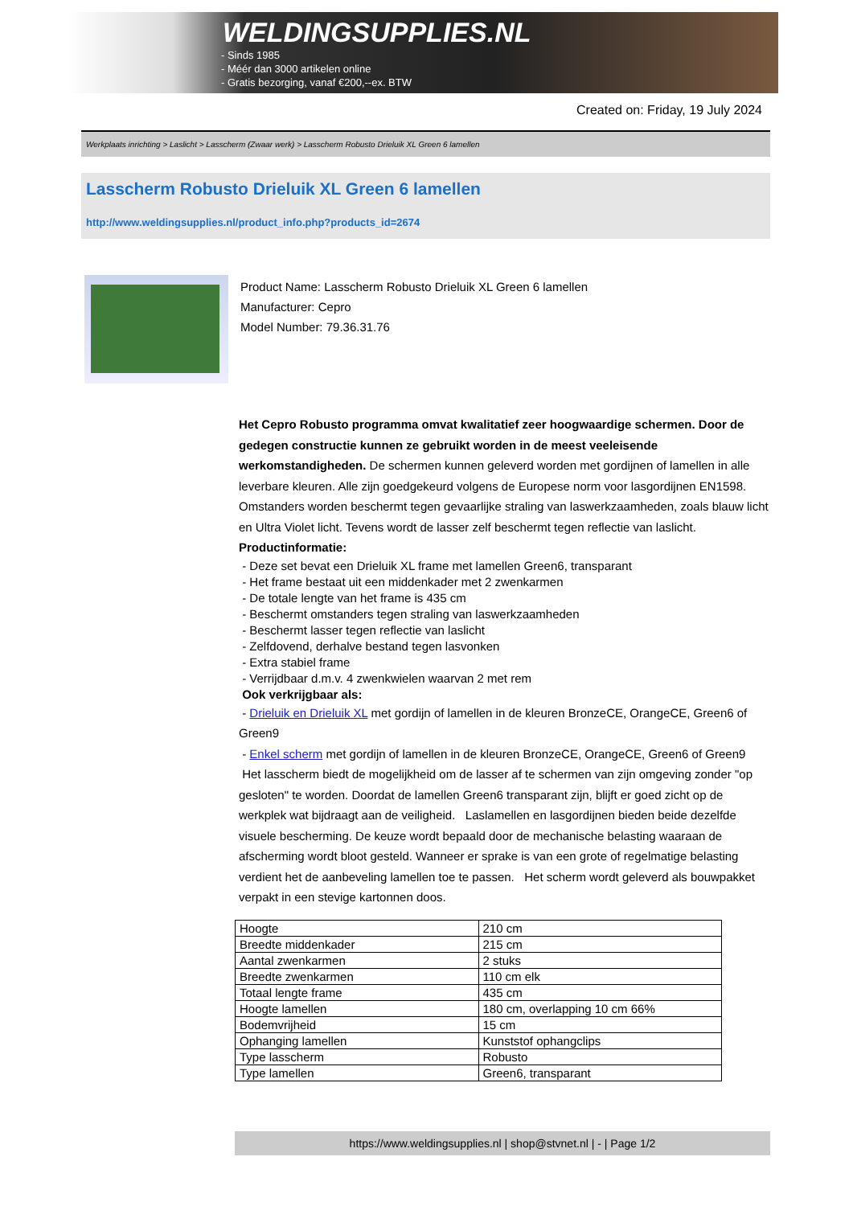WELDINGSUPPLIES.NL
- Sinds 1985
- Méér dan 3000 artikelen online
- Gratis bezorging, vanaf €200,--ex. BTW
Created on: Friday, 19 July 2024
Werkplaats inrichting > Laslicht > Lasscherm (Zwaar werk) > Lasscherm Robusto Drieluik XL Green 6 lamellen
Lasscherm Robusto Drieluik XL Green 6 lamellen
http://www.weldingsupplies.nl/product_info.php?products_id=2674
Product Name: Lasscherm Robusto Drieluik XL Green 6 lamellen
Manufacturer: Cepro
Model Number: 79.36.31.76
Het Cepro Robusto programma omvat kwalitatief zeer hoogwaardige schermen. Door de gedegen constructie kunnen ze gebruikt worden in de meest veeleisende werkomstandigheden. De schermen kunnen geleverd worden met gordijnen of lamellen in alle leverbare kleuren. Alle zijn goedgekeurd volgens de Europese norm voor lasgordijnen EN1598. Omstanders worden beschermt tegen gevaarlijke straling van laswerkzaamheden, zoals blauw licht en Ultra Violet licht. Tevens wordt de lasser zelf beschermt tegen reflectie van laslicht. Productinformatie:
- Deze set bevat een Drieluik XL frame met lamellen Green6, transparant
- Het frame bestaat uit een middenkader met 2 zwenkarmen
- De totale lengte van het frame is 435 cm
- Beschermt omstanders tegen straling van laswerkzaamheden
- Beschermt lasser tegen reflectie van laslicht
- Zelfdovend, derhalve bestand tegen lasvonken
- Extra stabiel frame
- Verrijdbaar d.m.v. 4 zwenkwielen waarvan 2 met rem
Ook verkrijgbaar als:
- Drieluik en Drieluik XL met gordijn of lamellen in de kleuren BronzeCE, OrangeCE, Green6 of Green9
- Enkel scherm met gordijn of lamellen in de kleuren BronzeCE, OrangeCE, Green6 of Green9
Het lasscherm biedt de mogelijkheid om de lasser af te schermen van zijn omgeving zonder "op gesloten" te worden. Doordat de lamellen Green6 transparant zijn, blijft er goed zicht op de werkplek wat bijdraagt aan de veiligheid. Laslamellen en lasgordijnen bieden beide dezelfde visuele bescherming. De keuze wordt bepaald door de mechanische belasting waaraan de afscherming wordt bloot gesteld. Wanneer er sprake is van een grote of regelmatige belasting verdient het de aanbeveling lamellen toe te passen. Het scherm wordt geleverd als bouwpakket verpakt in een stevige kartonnen doos.
| Hoogte | 210 cm |
| Breedte middenkader | 215 cm |
| Aantal zwenkarmen | 2 stuks |
| Breedte zwenkarmen | 110 cm elk |
| Totaal lengte frame | 435 cm |
| Hoogte lamellen | 180 cm, overlapping 10 cm 66% |
| Bodemvrijheid | 15 cm |
| Ophanging lamellen | Kunststof ophangclips |
| Type lasscherm | Robusto |
| Type lamellen | Green6, transparant |
https://www.weldingsupplies.nl | shop@stvnet.nl | - | Page 1/2